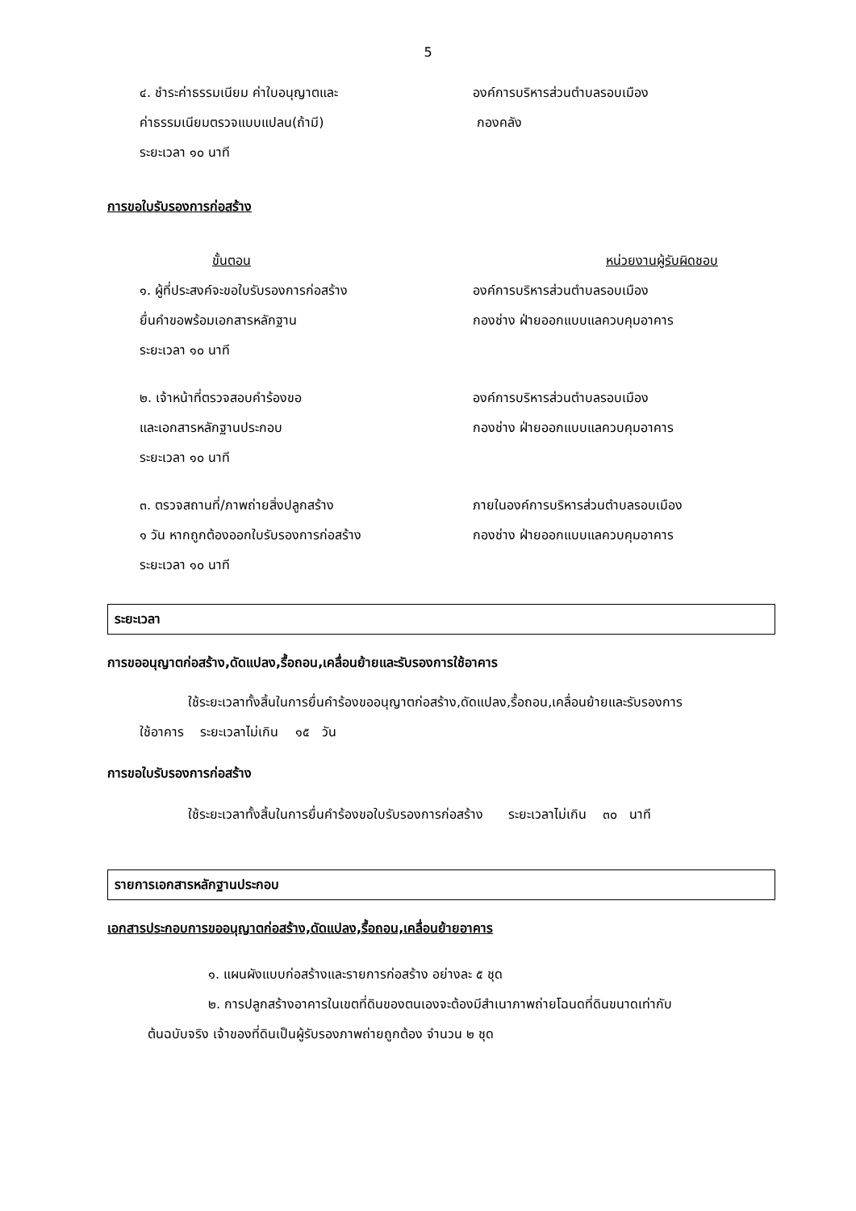5
๔. ชำระค่าธรรมเนียม ค่าใบอนุญาตและ องค์การบริหารส่วนตำบลรอบเมือง
ค่าธรรมเนียมตรวจแบบแปลน(ถ้ามี) กองคลัง
ระยะเวลา ๑๐ นาที
การขอใบรับรองการก่อสร้าง
ขั้นตอน หน่วยงานผู้รับผิดชอบ
๑. ผู้ที่ประสงค์จะขอใบรับรองการก่อสร้าง องค์การบริหารส่วนตำบลรอบเมือง
ยื่นคำขอพร้อมเอกสารหลักฐาน กองช่าง ฝ่ายออกแบบแลควบคุมอาคาร
ระยะเวลา ๑๐ นาที
๒. เจ้าหน้าที่ตรวจสอบคำร้องขอ องค์การบริหารส่วนตำบลรอบเมือง
และเอกสารหลักฐานประกอบ กองช่าง ฝ่ายออกแบบแลควบคุมอาคาร
ระยะเวลา ๑๐ นาที
๓. ตรวจสถานที่/ภาพถ่ายสิ่งปลูกสร้าง ภายในองค์การบริหารส่วนตำบลรอบเมือง
๑ วัน หากถูกต้องออกใบรับรองการก่อสร้าง กองช่าง ฝ่ายออกแบบแลควบคุมอาคาร
ระยะเวลา ๑๐ นาที
ระยะเวลา
การขออนุญาตก่อสร้าง,ดัดแปลง,รื้อถอน,เคลื่อนย้ายและรับรองการใช้อาคาร
ใช้ระยะเวลาทั้งสิ้นในการยื่นคำร้องขออนุญาตก่อสร้าง,ดัดแปลง,รื้อถอน,เคลื่อนย้ายและรับรองการ
ใช้อาคาร ระยะเวลาไม่เกิน ๑๕ วัน
การขอใบรับรองการก่อสร้าง
ใช้ระยะเวลาทั้งสิ้นในการยื่นคำร้องขอใบรับรองการก่อสร้าง ระยะเวลาไม่เกิน ๓๐ นาที
รายการเอกสารหลักฐานประกอบ
เอกสารประกอบการขออนุญาตก่อสร้าง,ดัดแปลง,รื้อถอน,เคลื่อนย้ายอาคาร
๑. แผนผังแบบก่อสร้างและรายการก่อสร้าง อย่างละ ๕ ชุด
๒. การปลูกสร้างอาคารในเขตที่ดินของตนเองจะต้องมีสำเนาภาพถ่ายโฉนดที่ดินขนาดเท่ากับ
ต้นฉบับจริง เจ้าของที่ดินเป็นผู้รับรองภาพถ่ายถูกต้อง จำนวน ๒ ชุด